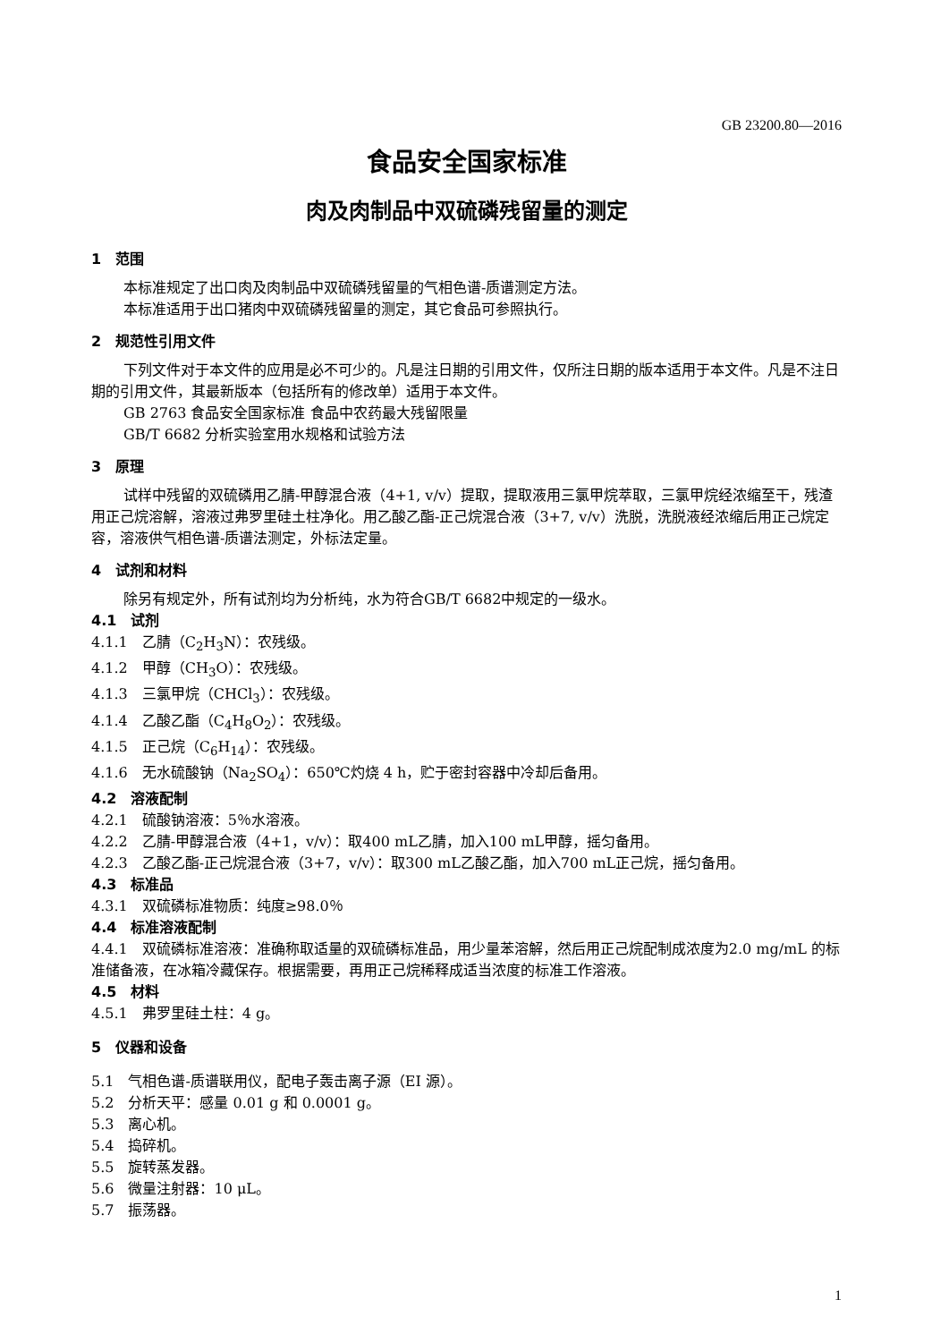GB 23200.80—2016
食品安全国家标准
肉及肉制品中双硫磷残留量的测定
1　范围
本标准规定了出口肉及肉制品中双硫磷残留量的气相色谱-质谱测定方法。
本标准适用于出口猪肉中双硫磷残留量的测定，其它食品可参照执行。
2　规范性引用文件
下列文件对于本文件的应用是必不可少的。凡是注日期的引用文件，仅所注日期的版本适用于本文件。凡是不注日期的引用文件，其最新版本（包括所有的修改单）适用于本文件。
GB 2763 食品安全国家标准 食品中农药最大残留限量
GB/T 6682 分析实验室用水规格和试验方法
3　原理
试样中残留的双硫磷用乙腈-甲醇混合液（4+1, v/v）提取，提取液用三氯甲烷萃取，三氯甲烷经浓缩至干，残渣用正己烷溶解，溶液过弗罗里硅土柱净化。用乙酸乙酯-正己烷混合液（3+7, v/v）洗脱，洗脱液经浓缩后用正己烷定容，溶液供气相色谱-质谱法测定，外标法定量。
4　试剂和材料
除另有规定外，所有试剂均为分析纯，水为符合GB/T 6682中规定的一级水。
4.1　试剂
4.1.1　乙腈（C<sub>2</sub>H<sub>3</sub>N）：农残级。
4.1.2　甲醇（CH<sub>3</sub>O）：农残级。
4.1.3　三氯甲烷（CHCl<sub>3</sub>）：农残级。
4.1.4　乙酸乙酯（C<sub>4</sub>H<sub>8</sub>O<sub>2</sub>）：农残级。
4.1.5　正己烷（C<sub>6</sub>H<sub>14</sub>）：农残级。
4.1.6　无水硫酸钠（Na<sub>2</sub>SO<sub>4</sub>）：650℃灼烧 4 h，贮于密封容器中冷却后备用。
4.2　溶液配制
4.2.1　硫酸钠溶液：5％水溶液。
4.2.2　乙腈-甲醇混合液（4+1，v/v）：取400 mL乙腈，加入100 mL甲醇，摇匀备用。
4.2.3　乙酸乙酯-正己烷混合液（3+7，v/v）：取300 mL乙酸乙酯，加入700 mL正己烷，摇匀备用。
4.3　标准品
4.3.1　双硫磷标准物质：纯度≥98.0％
4.4　标准溶液配制
4.4.1　双硫磷标准溶液：准确称取适量的双硫磷标准品，用少量苯溶解，然后用正己烷配制成浓度为2.0 mg/mL 的标准储备液，在冰箱冷藏保存。根据需要，再用正己烷稀释成适当浓度的标准工作溶液。
4.5　材料
4.5.1　弗罗里硅土柱：4 g。
5　仪器和设备
5.1　气相色谱-质谱联用仪，配电子轰击离子源（EI 源）。
5.2　分析天平：感量 0.01 g 和 0.0001 g。
5.3　离心机。
5.4　捣碎机。
5.5　旋转蒸发器。
5.6　微量注射器：10 μL。
5.7　振荡器。
1